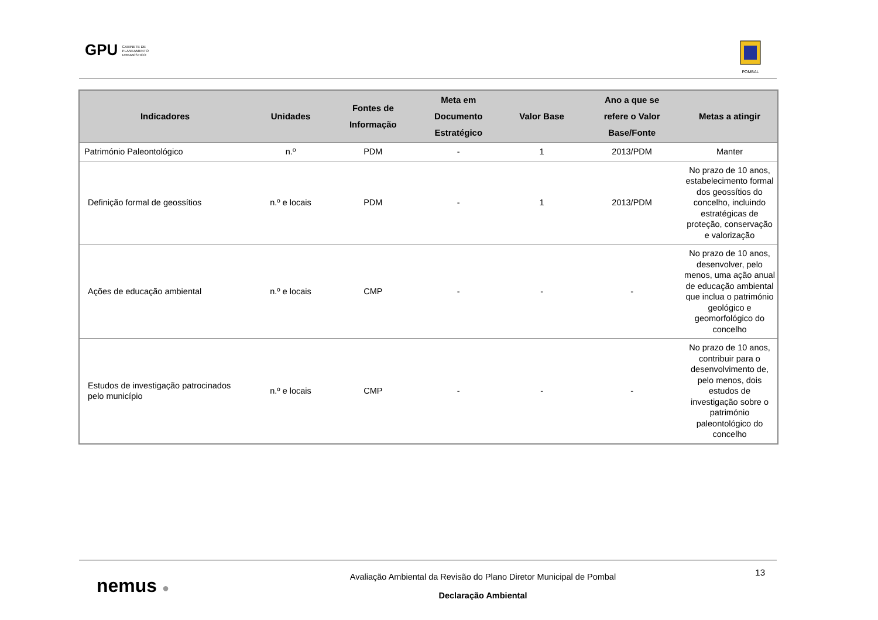GPU GABINETE DE
PLANEAMENTO
URBANÍSTICO
POMBAL
| Indicadores | Unidades | Fontes de Informação | Meta em Documento Estratégico | Valor Base | Ano a que se refere o Valor Base/Fonte | Metas a atingir |
| --- | --- | --- | --- | --- | --- | --- |
| Património Paleontológico | n.º | PDM | - | 1 | 2013/PDM | Manter |
| Definição formal de geossítios | n.º e locais | PDM | - | 1 | 2013/PDM | No prazo de 10 anos, estabelecimento formal dos geossítios do concelho, incluindo estratégicas de proteção, conservação e valorização |
| Ações de educação ambiental | n.º e locais | CMP | - | - | - | No prazo de 10 anos, desenvolver, pelo menos, uma ação anual de educação ambiental que inclua o património geológico e geomorfológico do concelho |
| Estudos de investigação patrocinados pelo município | n.º e locais | CMP | - | - | - | No prazo de 10 anos, contribuir para o desenvolvimento de, pelo menos, dois estudos de investigação sobre o património paleontológico do concelho |
nemus ●
Avaliação Ambiental da Revisão do Plano Diretor Municipal de Pombal
Declaração Ambiental
13